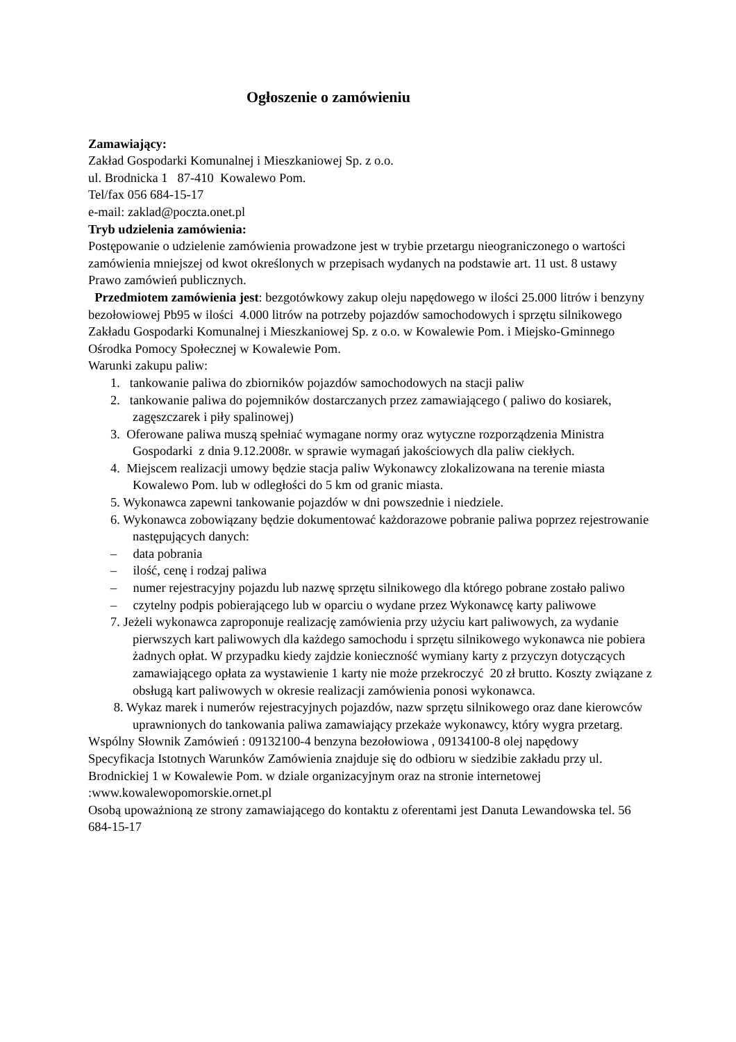Ogłoszenie o zamówieniu
Zamawiający:
Zakład Gospodarki Komunalnej i Mieszkaniowej Sp. z o.o.
ul. Brodnicka 1 87-410 Kowalewo Pom.
Tel/fax 056 684-15-17
e-mail: zaklad@poczta.onet.pl
Tryb udzielenia zamówienia:
Postępowanie o udzielenie zamówienia prowadzone jest w trybie przetargu nieograniczonego o wartości zamówienia mniejszej od kwot określonych w przepisach wydanych na podstawie art. 11 ust. 8 ustawy Prawo zamówień publicznych.
Przedmiotem zamówienia jest: bezgotówkowy zakup oleju napędowego w ilości 25.000 litrów i benzyny bezołowiowej Pb95 w ilości 4.000 litrów na potrzeby pojazdów samochodowych i sprzętu silnikowego Zakładu Gospodarki Komunalnej i Mieszkaniowej Sp. z o.o. w Kowalewie Pom. i Miejsko-Gminnego Ośrodka Pomocy Społecznej w Kowalewie Pom.
Warunki zakupu paliw:
1. tankowanie paliwa do zbiorników pojazdów samochodowych na stacji paliw
2. tankowanie paliwa do pojemników dostarczanych przez zamawiającego ( paliwo do kosiarek, zagęszczarek i piły spalinowej)
3. Oferowane paliwa muszą spełniać wymagane normy oraz wytyczne rozporządzenia Ministra Gospodarki z dnia 9.12.2008r. w sprawie wymagań jakościowych dla paliw ciekłych.
4. Miejscem realizacji umowy będzie stacja paliw Wykonawcy zlokalizowana na terenie miasta Kowalewo Pom. lub w odległości do 5 km od granic miasta.
5. Wykonawca zapewni tankowanie pojazdów w dni powszednie i niedziele.
6. Wykonawca zobowiązany będzie dokumentować każdorazowe pobranie paliwa poprzez rejestrowanie następujących danych:
– data pobrania
– ilość, cenę i rodzaj paliwa
– numer rejestracyjny pojazdu lub nazwę sprzętu silnikowego dla którego pobrane zostało paliwo
– czytelny podpis pobierającego lub w oparciu o wydane przez Wykonawcę karty paliwowe
7. Jeżeli wykonawca zaproponuje realizację zamówienia przy użyciu kart paliwowych, za wydanie pierwszych kart paliwowych dla każdego samochodu i sprzętu silnikowego wykonawca nie pobiera żadnych opłat. W przypadku kiedy zajdzie konieczność wymiany karty z przyczyn dotyczących zamawiającego opłata za wystawienie 1 karty nie może przekroczyć 20 zł brutto. Koszty związane z obsługą kart paliwowych w okresie realizacji zamówienia ponosi wykonawca.
8. Wykaz marek i numerów rejestracyjnych pojazdów, nazw sprzętu silnikowego oraz dane kierowców uprawnionych do tankowania paliwa zamawiający przekaże wykonawcy, który wygra przetarg.
Wspólny Słownik Zamówień : 09132100-4 benzyna bezołowiowa , 09134100-8 olej napędowy
Specyfikacja Istotnych Warunków Zamówienia znajduje się do odbioru w siedzibie zakładu przy ul. Brodnickiej 1 w Kowalewie Pom. w dziale organizacyjnym oraz na stronie internetowej :www.kowalewopomorskie.ornet.pl
Osobą upoważnioną ze strony zamawiającego do kontaktu z oferentami jest Danuta Lewandowska tel. 56 684-15-17